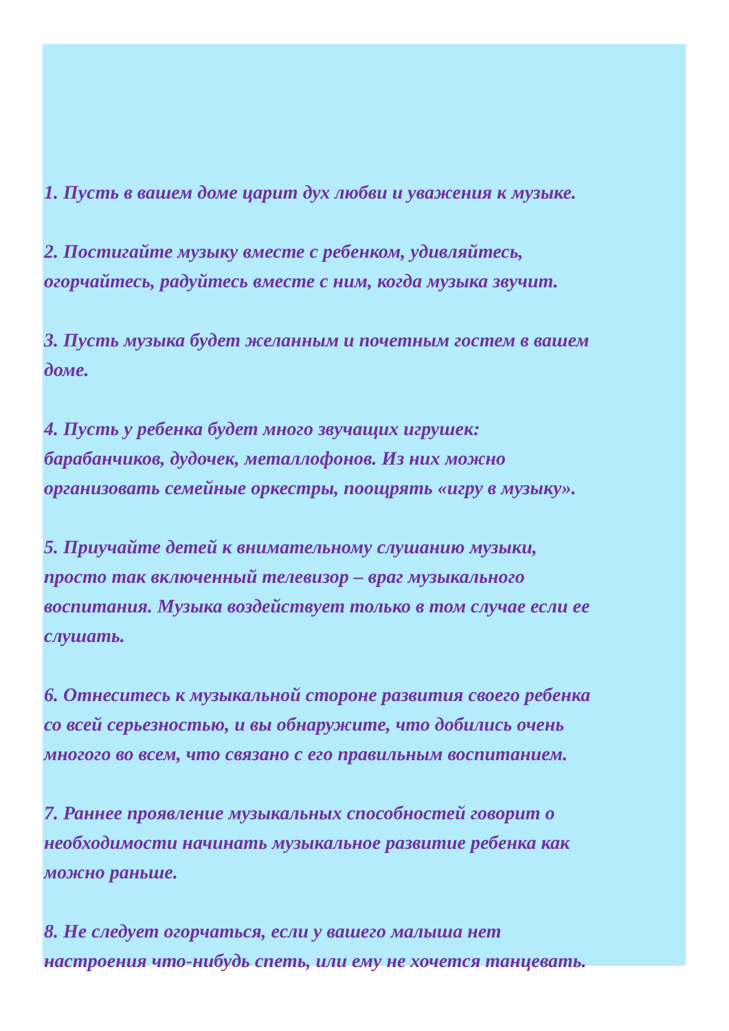1. Пусть в вашем доме царит дух любви и уважения к музыке.
2. Постигайте музыку вместе с ребенком, удивляйтесь,
огорчайтесь, радуйтесь вместе с ним, когда музыка звучит.
3. Пусть музыка будет желанным и почетным гостем в вашем
доме.
4. Пусть у ребенка будет много звучащих игрушек:
барабанчиков, дудочек, металлофонов. Из них можно
организовать семейные оркестры, поощрять «игру в музыку».
5. Приучайте детей к внимательному слушанию музыки,
просто так включенный телевизор – враг музыкального
воспитания. Музыка воздействует только в том случае если ее
слушать.
6. Отнеситесь к музыкальной стороне развития своего ребенка
со всей серьезностью, и вы обнаружите, что добились очень
многого во всем, что связано с его правильным воспитанием.
7. Раннее проявление музыкальных способностей говорит о
необходимости начинать музыкальное развитие ребенка как
можно раньше.
8. Не следует огорчаться, если у вашего малыша нет
настроения что-нибудь спеть, или ему не хочется танцевать.